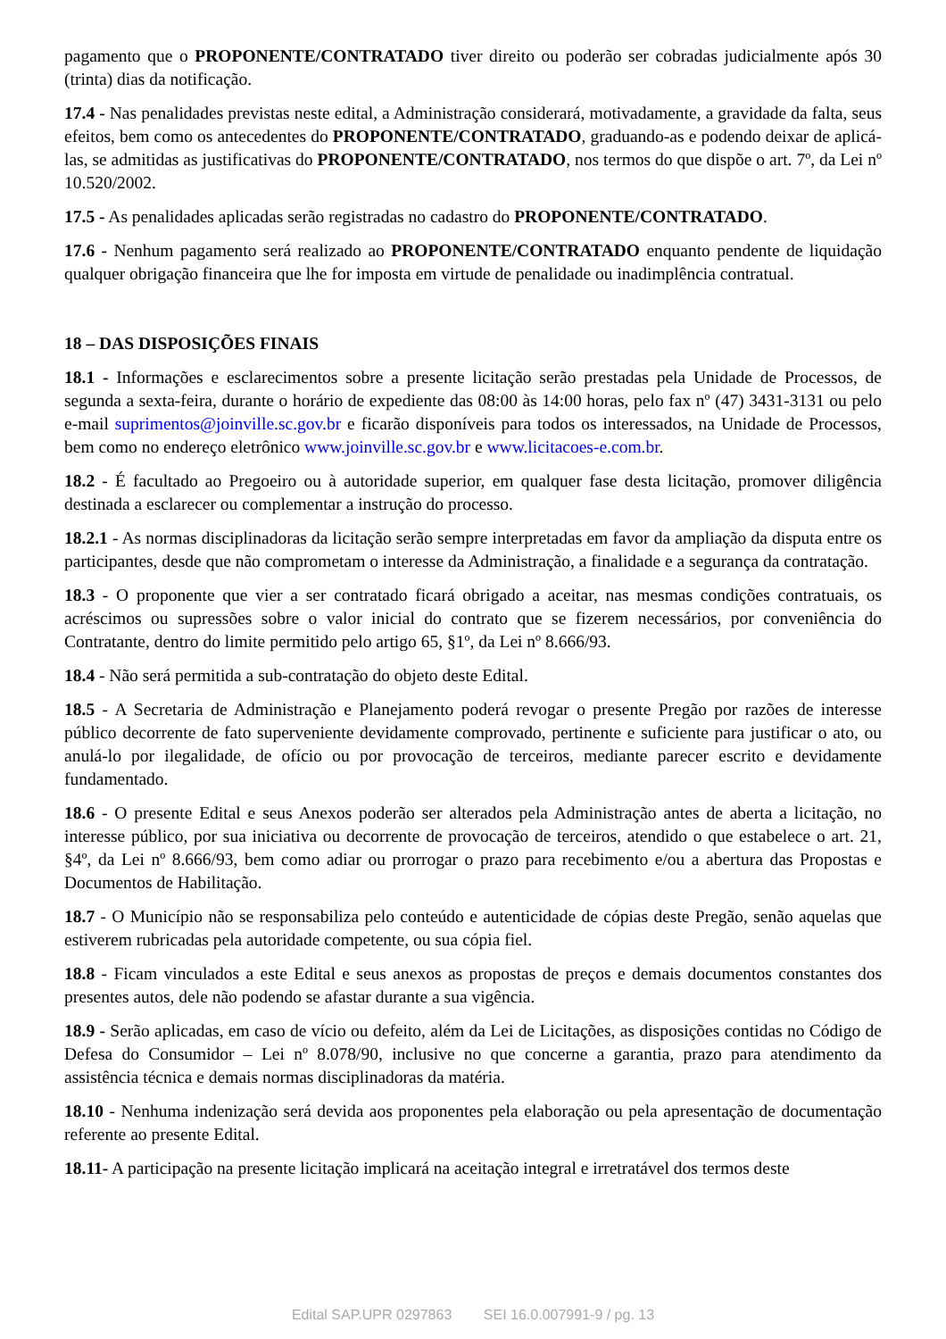pagamento que o PROPONENTE/CONTRATADO tiver direito ou poderão ser cobradas judicialmente após 30 (trinta) dias da notificação.
17.4 - Nas penalidades previstas neste edital, a Administração considerará, motivadamente, a gravidade da falta, seus efeitos, bem como os antecedentes do PROPONENTE/CONTRATADO, graduando-as e podendo deixar de aplicá-las, se admitidas as justificativas do PROPONENTE/CONTRATADO, nos termos do que dispõe o art. 7º, da Lei nº 10.520/2002.
17.5 - As penalidades aplicadas serão registradas no cadastro do PROPONENTE/CONTRATADO.
17.6 - Nenhum pagamento será realizado ao PROPONENTE/CONTRATADO enquanto pendente de liquidação qualquer obrigação financeira que lhe for imposta em virtude de penalidade ou inadimplência contratual.
18 – DAS DISPOSIÇÕES FINAIS
18.1 - Informações e esclarecimentos sobre a presente licitação serão prestadas pela Unidade de Processos, de segunda a sexta-feira, durante o horário de expediente das 08:00 às 14:00 horas, pelo fax nº (47) 3431-3131 ou pelo e-mail suprimentos@joinville.sc.gov.br e ficarão disponíveis para todos os interessados, na Unidade de Processos, bem como no endereço eletrônico www.joinville.sc.gov.br e www.licitacoes-e.com.br.
18.2 - É facultado ao Pregoeiro ou à autoridade superior, em qualquer fase desta licitação, promover diligência destinada a esclarecer ou complementar a instrução do processo.
18.2.1 - As normas disciplinadoras da licitação serão sempre interpretadas em favor da ampliação da disputa entre os participantes, desde que não comprometam o interesse da Administração, a finalidade e a segurança da contratação.
18.3 - O proponente que vier a ser contratado ficará obrigado a aceitar, nas mesmas condições contratuais, os acréscimos ou supressões sobre o valor inicial do contrato que se fizerem necessários, por conveniência do Contratante, dentro do limite permitido pelo artigo 65, §1º, da Lei nº 8.666/93.
18.4 - Não será permitida a sub-contratação do objeto deste Edital.
18.5 - A Secretaria de Administração e Planejamento poderá revogar o presente Pregão por razões de interesse público decorrente de fato superveniente devidamente comprovado, pertinente e suficiente para justificar o ato, ou anulá-lo por ilegalidade, de ofício ou por provocação de terceiros, mediante parecer escrito e devidamente fundamentado.
18.6 - O presente Edital e seus Anexos poderão ser alterados pela Administração antes de aberta a licitação, no interesse público, por sua iniciativa ou decorrente de provocação de terceiros, atendido o que estabelece o art. 21, §4º, da Lei nº 8.666/93, bem como adiar ou prorrogar o prazo para recebimento e/ou a abertura das Propostas e Documentos de Habilitação.
18.7 - O Município não se responsabiliza pelo conteúdo e autenticidade de cópias deste Pregão, senão aquelas que estiverem rubricadas pela autoridade competente, ou sua cópia fiel.
18.8 - Ficam vinculados a este Edital e seus anexos as propostas de preços e demais documentos constantes dos presentes autos, dele não podendo se afastar durante a sua vigência.
18.9 - Serão aplicadas, em caso de vício ou defeito, além da Lei de Licitações, as disposições contidas no Código de Defesa do Consumidor – Lei nº 8.078/90, inclusive no que concerne a garantia, prazo para atendimento da assistência técnica e demais normas disciplinadoras da matéria.
18.10 - Nenhuma indenização será devida aos proponentes pela elaboração ou pela apresentação de documentação referente ao presente Edital.
18.11- A participação na presente licitação implicará na aceitação integral e irretratável dos termos deste
Edital SAP.UPR 0297863 SEI 16.0.007991-9 / pg. 13